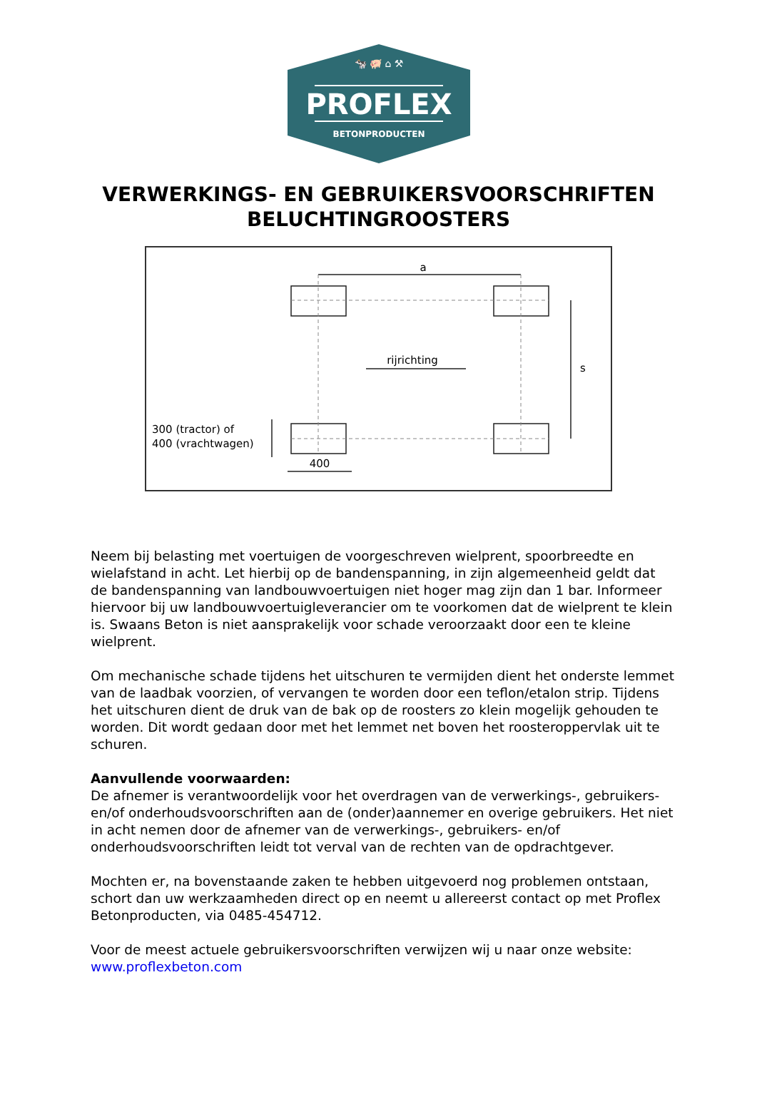🐄 🐖 ⌂ ⚒
PROFLEX
BETONPRODUCTEN
VERWERKINGS- EN GEBRUIKERSVOORSCHRIFTEN
BELUCHTINGROOSTERS
a
rijrichting
s
300 (tractor) of
400 (vrachtwagen)
400
Neem bij belasting met voertuigen de voorgeschreven wielprent, spoorbreedte en wielafstand in acht. Let hierbij op de bandenspanning, in zijn algemeenheid geldt dat de bandenspanning van landbouwvoertuigen niet hoger mag zijn dan 1 bar. Informeer hiervoor bij uw landbouwvoertuigleverancier om te voorkomen dat de wielprent te klein is. Swaans Beton is niet aansprakelijk voor schade veroorzaakt door een te kleine wielprent.
Om mechanische schade tijdens het uitschuren te vermijden dient het onderste lemmet van de laadbak voorzien, of vervangen te worden door een teflon/etalon strip. Tijdens het uitschuren dient de druk van de bak op de roosters zo klein mogelijk gehouden te worden. Dit wordt gedaan door met het lemmet net boven het roosteroppervlak uit te schuren.
Aanvullende voorwaarden:
De afnemer is verantwoordelijk voor het overdragen van de verwerkings-, gebruikers- en/of onderhoudsvoorschriften aan de (onder)aannemer en overige gebruikers. Het niet in acht nemen door de afnemer van de verwerkings-, gebruikers- en/of onderhoudsvoorschriften leidt tot verval van de rechten van de opdrachtgever.
Mochten er, na bovenstaande zaken te hebben uitgevoerd nog problemen ontstaan, schort dan uw werkzaamheden direct op en neemt u allereerst contact op met Proflex Betonproducten, via 0485-454712.
Voor de meest actuele gebruikersvoorschriften verwijzen wij u naar onze website:
www.proflexbeton.com